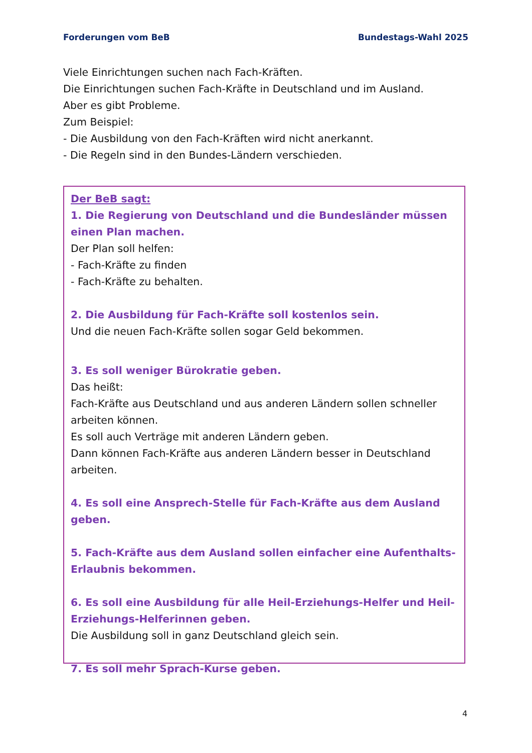Forderungen vom BeB Bundestags-Wahl 2025
Viele Einrichtungen suchen nach Fach-Kräften.
Die Einrichtungen suchen Fach-Kräfte in Deutschland und im Ausland.
Aber es gibt Probleme.
Zum Beispiel:
- Die Ausbildung von den Fach-Kräften wird nicht anerkannt.
- Die Regeln sind in den Bundes-Ländern verschieden.
Der BeB sagt:
1. Die Regierung von Deutschland und die Bundesländer müssen einen Plan machen.
Der Plan soll helfen:
- Fach-Kräfte zu finden
- Fach-Kräfte zu behalten.
2. Die Ausbildung für Fach-Kräfte soll kostenlos sein.
Und die neuen Fach-Kräfte sollen sogar Geld bekommen.
3. Es soll weniger Bürokratie geben.
Das heißt:
Fach-Kräfte aus Deutschland und aus anderen Ländern sollen schneller arbeiten können.
Es soll auch Verträge mit anderen Ländern geben.
Dann können Fach-Kräfte aus anderen Ländern besser in Deutschland arbeiten.
4. Es soll eine Ansprech-Stelle für Fach-Kräfte aus dem Ausland geben.
5. Fach-Kräfte aus dem Ausland sollen einfacher eine Aufenthalts-Erlaubnis bekommen.
6. Es soll eine Ausbildung für alle Heil-Erziehungs-Helfer und Heil-Erziehungs-Helferinnen geben.
Die Ausbildung soll in ganz Deutschland gleich sein.
7. Es soll mehr Sprach-Kurse geben.
4